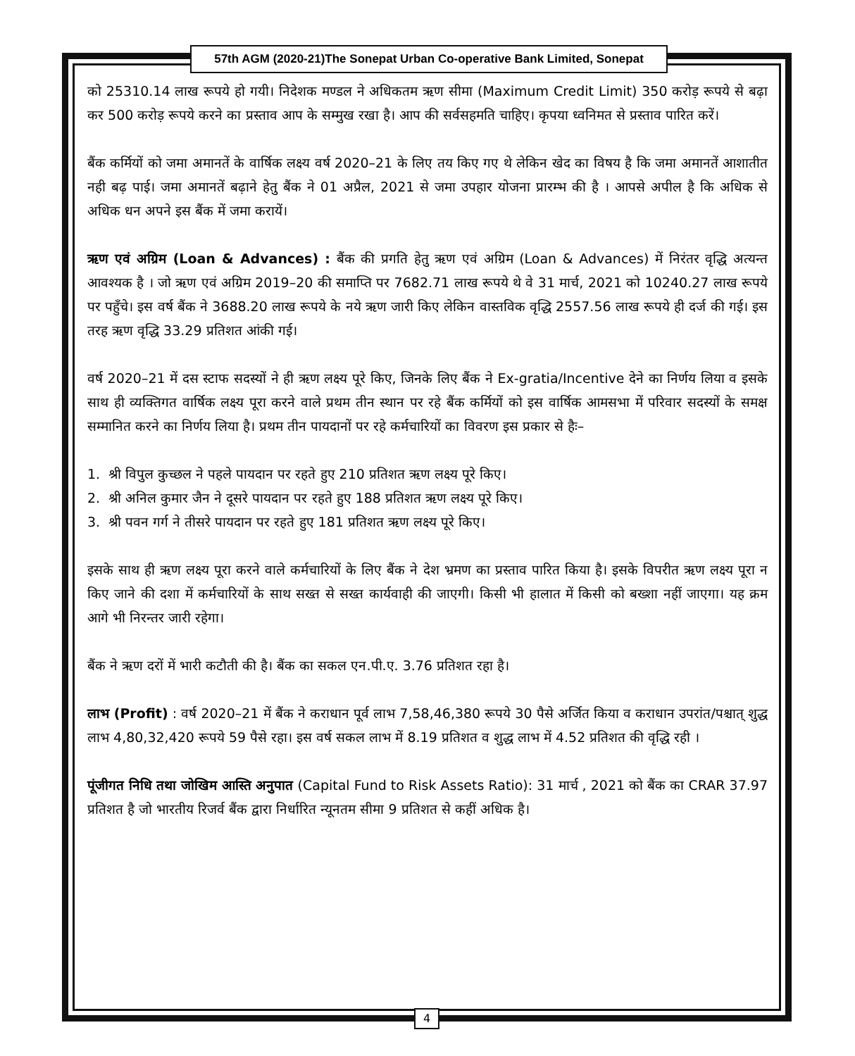57th AGM (2020-21)The Sonepat Urban Co-operative Bank Limited, Sonepat
को 25310.14 लाख रूपये हो गयी। निदेशक मण्डल ने अधिकतम ऋण सीमा (Maximum Credit Limit) 350 करोड़ रूपये से बढ़ा कर 500 करोड़ रूपये करने का प्रस्ताव आप के सम्मुख रखा है। आप की सर्वसहमति चाहिए। कृपया ध्वनिमत से प्रस्ताव पारित करें।
बैंक कर्मियों को जमा अमानतें के वार्षिक लक्ष्य वर्ष 2020–21 के लिए तय किए गए थे लेकिन खेद का विषय है कि जमा अमानतें आशातीत नही बढ़ पाई। जमा अमानतें बढ़ाने हेतु बैंक ने 01 अप्रैल, 2021 से जमा उपहार योजना प्रारम्भ की है । आपसे अपील है कि अधिक से अधिक धन अपने इस बैंक में जमा करायें।
ऋण एवं अग्रिम (Loan & Advances) : बैंक की प्रगति हेतु ऋण एवं अग्रिम (Loan & Advances) में निरंतर वृद्धि अत्यन्त आवश्यक है । जो ऋण एवं अग्रिम 2019–20 की समाप्ति पर 7682.71 लाख रूपये थे वे 31 मार्च, 2021 को 10240.27 लाख रूपये पर पहुँचे। इस वर्ष बैंक ने 3688.20 लाख रूपये के नये ऋण जारी किए लेकिन वास्तविक वृद्धि 2557.56 लाख रूपये ही दर्ज की गई। इस तरह ऋण वृद्धि 33.29 प्रतिशत आंकी गई।
वर्ष 2020–21 में दस स्टाफ सदस्यों ने ही ऋण लक्ष्य पूरे किए, जिनके लिए बैंक ने Ex-gratia/Incentive देने का निर्णय लिया व इसके साथ ही व्यक्तिगत वार्षिक लक्ष्य पूरा करने वाले प्रथम तीन स्थान पर रहे बैंक कर्मियों को इस वार्षिक आमसभा में परिवार सदस्यों के समक्ष सम्मानित करने का निर्णय लिया है। प्रथम तीन पायदानों पर रहे कर्मचारियों का विवरण इस प्रकार से हैः–
1. श्री विपुल कुच्छल ने पहले पायदान पर रहते हुए 210 प्रतिशत ऋण लक्ष्य पूरे किए।
2. श्री अनिल कुमार जैन ने दूसरे पायदान पर रहते हुए 188 प्रतिशत ऋण लक्ष्य पूरे किए।
3. श्री पवन गर्ग ने तीसरे पायदान पर रहते हुए 181 प्रतिशत ऋण लक्ष्य पूरे किए।
इसके साथ ही ऋण लक्ष्य पूरा करने वाले कर्मचारियों के लिए बैंक ने देश भ्रमण का प्रस्ताव पारित किया है। इसके विपरीत ऋण लक्ष्य पूरा न किए जाने की दशा में कर्मचारियों के साथ सख्त से सख्त कार्यवाही की जाएगी। किसी भी हालात में किसी को बख्शा नहीं जाएगा। यह क्रम आगे भी निरन्तर जारी रहेगा।
बैंक ने ऋण दरों में भारी कटौती की है। बैंक का सकल एन.पी.ए. 3.76 प्रतिशत रहा है।
लाभ (Profit) : वर्ष 2020–21 में बैंक ने कराधान पूर्व लाभ 7,58,46,380 रूपये 30 पैसे अर्जित किया व कराधान उपरांत/पश्चात् शुद्ध लाभ 4,80,32,420 रूपये 59 पैसे रहा। इस वर्ष सकल लाभ में 8.19 प्रतिशत व शुद्ध लाभ में 4.52 प्रतिशत की वृद्धि रही ।
पूंजीगत निधि तथा जोखिम आस्ति अनुपात (Capital Fund to Risk Assets Ratio): 31 मार्च , 2021 को बैंक का CRAR 37.97 प्रतिशत है जो भारतीय रिजर्व बैंक द्वारा निर्धारित न्यूनतम सीमा 9 प्रतिशत से कहीं अधिक है।
4